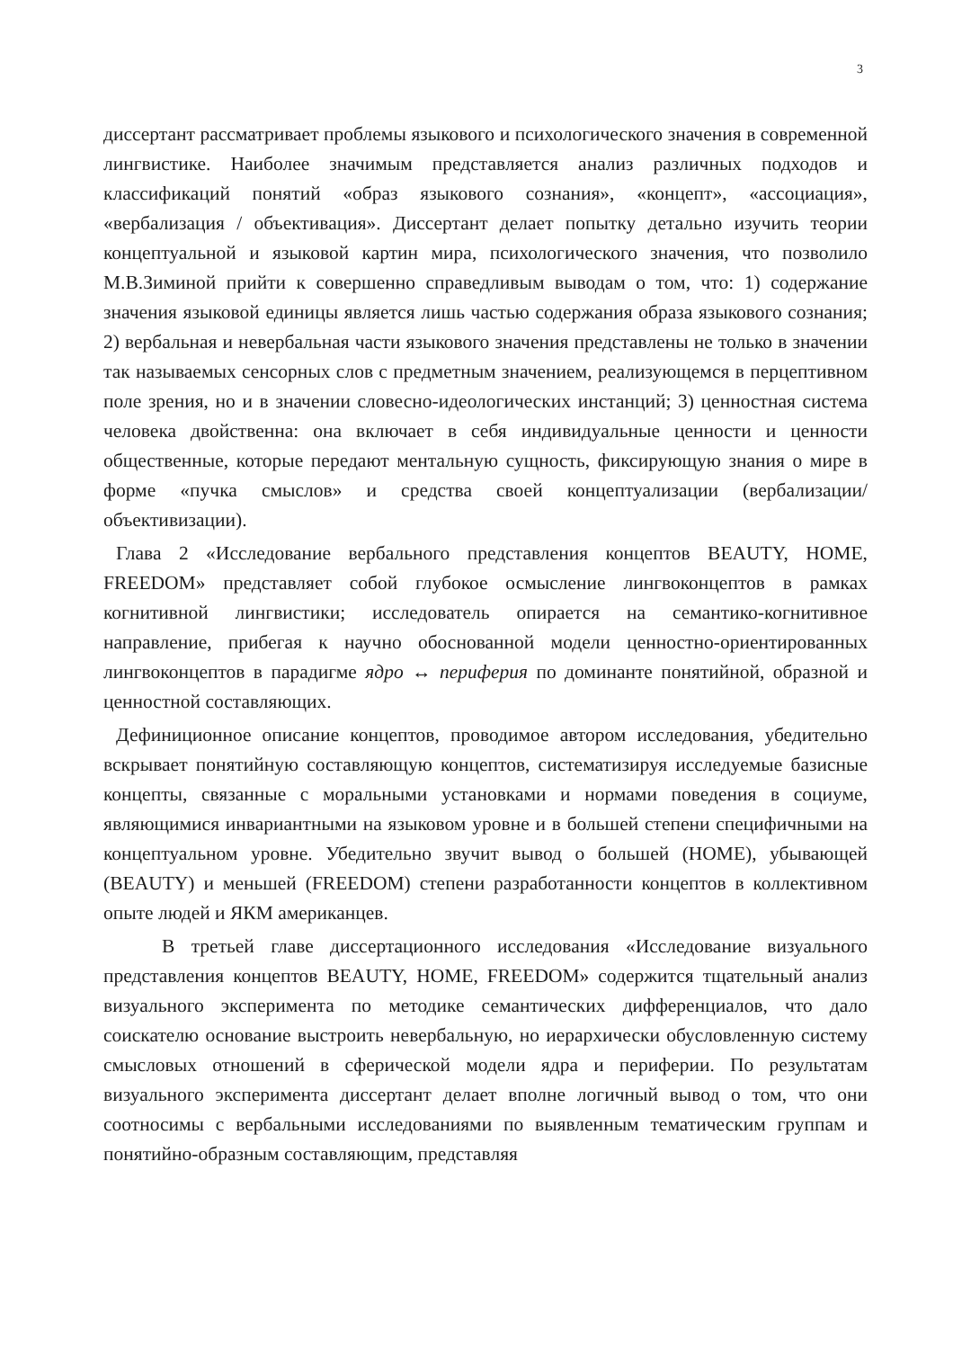3
диссертант рассматривает проблемы языкового и психологического значения в современной лингвистике. Наиболее значимым представляется анализ различных подходов и классификаций понятий «образ языкового сознания», «концепт», «ассоциация», «вербализация / объективация». Диссертант делает попытку детально изучить теории концептуальной и языковой картин мира, психологического значения, что позволило М.В.Зиминой прийти к совершенно справедливым выводам о том, что: 1) содержание значения языковой единицы является лишь частью содержания образа языкового сознания; 2) вербальная и невербальная части языкового значения представлены не только в значении так называемых сенсорных слов с предметным значением, реализующемся в перцептивном поле зрения, но и в значении словесно-идеологических инстанций; 3) ценностная система человека двойственна: она включает в себя индивидуальные ценности и ценности общественные, которые передают ментальную сущность, фиксирующую знания о мире в форме «пучка смыслов» и средства своей концептуализации (вербализации/объективизации).
Глава 2 «Исследование вербального представления концептов BEAUTY, HOME, FREEDOM» представляет собой глубокое осмысление лингвоконцептов в рамках когнитивной лингвистики; исследователь опирается на семантико-когнитивное направление, прибегая к научно обоснованной модели ценностно-ориентированных лингвоконцептов в парадигме ядро ↔ периферия по доминанте понятийной, образной и ценностной составляющих.
Дефиниционное описание концептов, проводимое автором исследования, убедительно вскрывает понятийную составляющую концептов, систематизируя исследуемые базисные концепты, связанные с моральными установками и нормами поведения в социуме, являющимися инвариантными на языковом уровне и в большей степени специфичными на концептуальном уровне. Убедительно звучит вывод о большей (HOME), убывающей (BEAUTY) и меньшей (FREEDOM) степени разработанности концептов в коллективном опыте людей и ЯКМ американцев.
В третьей главе диссертационного исследования «Исследование визуального представления концептов BEAUTY, HOME, FREEDOM» содержится тщательный анализ визуального эксперимента по методике семантических дифференциалов, что дало соискателю основание выстроить невербальную, но иерархически обусловленную систему смысловых отношений в сферической модели ядра и периферии. По результатам визуального эксперимента диссертант делает вполне логичный вывод о том, что они соотносимы с вербальными исследованиями по выявленным тематическим группам и понятийно-образным составляющим, представляя